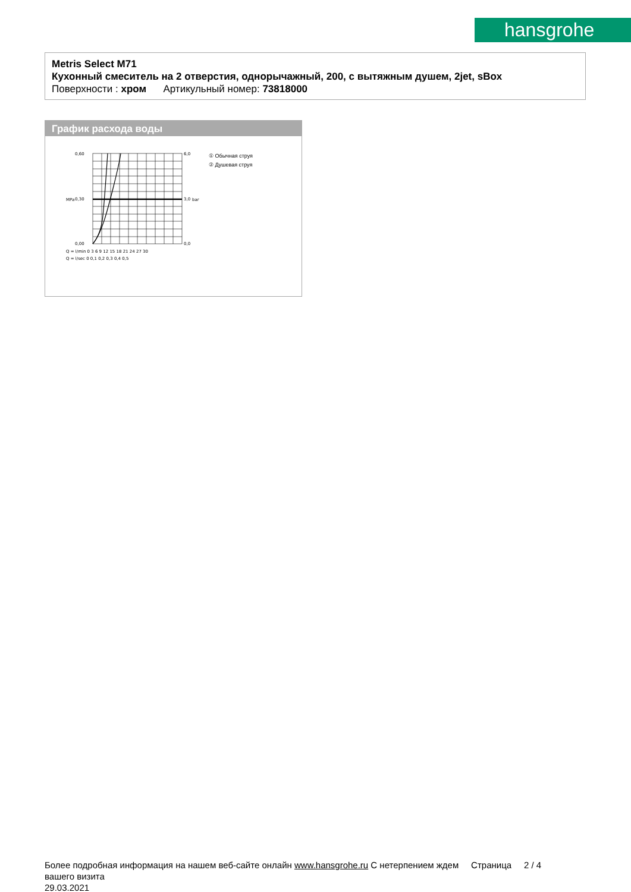hansgrohe
Metris Select M71
Кухонный смеситель на 2 отверстия, однорычажный, 200, с вытяжным душем, 2jet, sBox
Поверхности : хром Артикульный номер: 73818000
График расхода воды
0,60
0,30
0,00
6,0
3,0
0,0
Q = l/min 0 3 6 9 12 15 18 21 24 27 30
Q = l/sec 0 0,1 0,2 0,3 0,4 0,5
MPa
bar
① Обычная струя
② Душевая струя
Более подробная информация на нашем веб-сайте онлайн www.hansgrohe.ru С нетерпением ждем Страница 2 / 4
вашего визита
29.03.2021